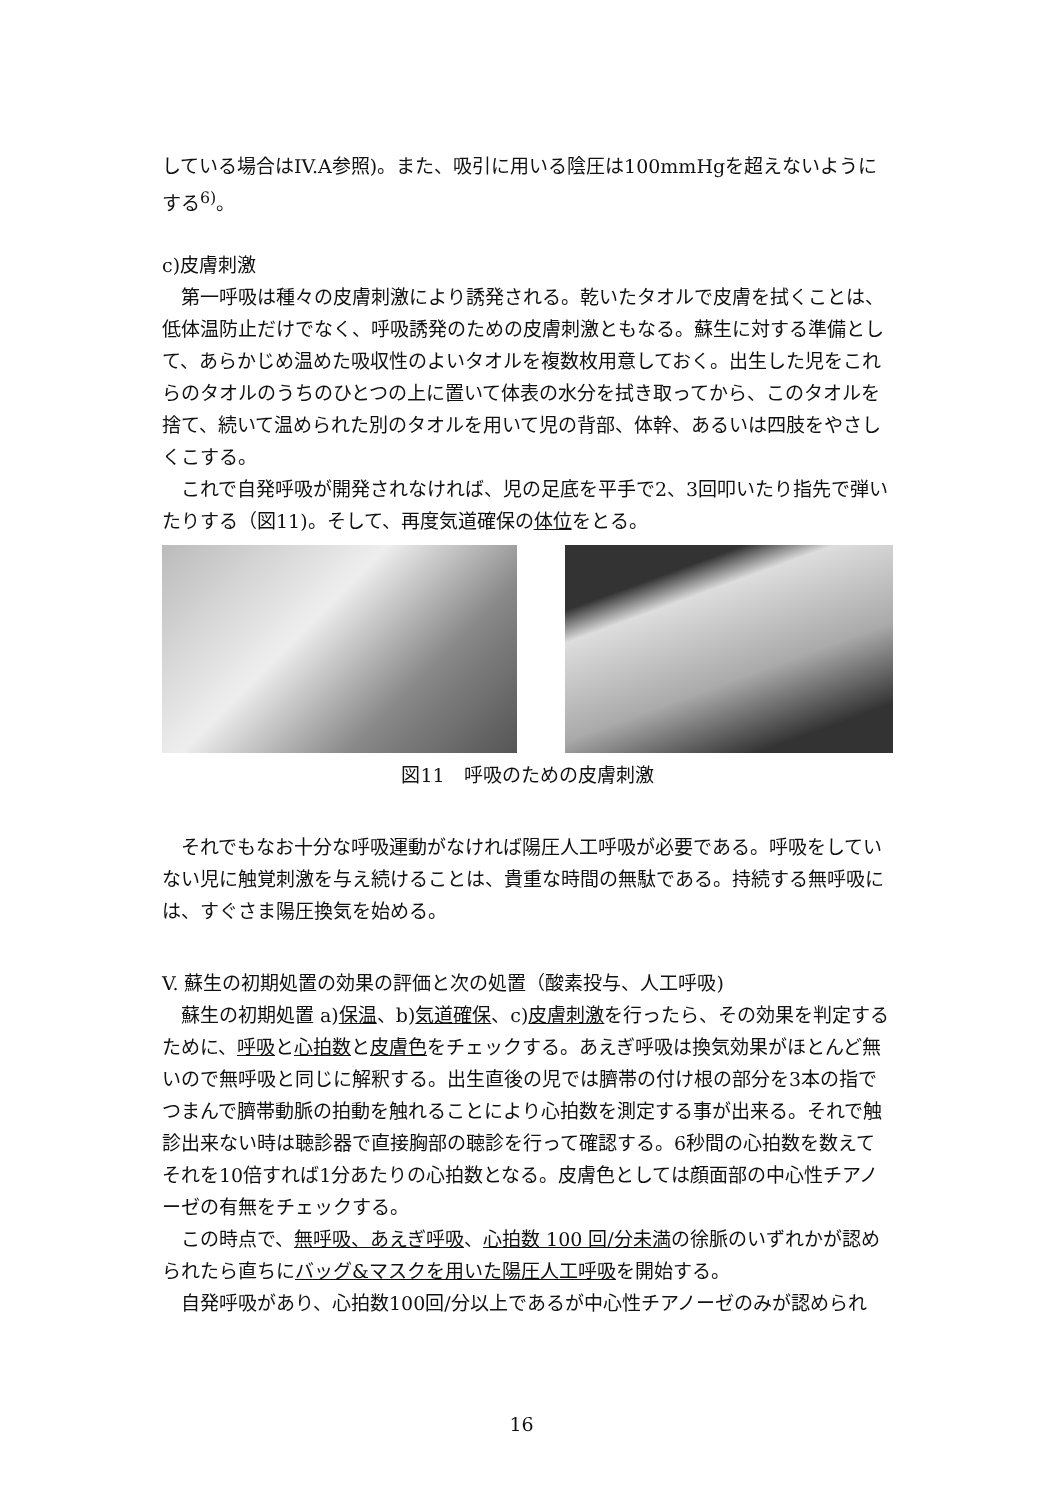している場合はIV.A参照)。また、吸引に用いる陰圧は100mmHgを超えないようにする<sup>6)</sup>。
c)皮膚刺激
第一呼吸は種々の皮膚刺激により誘発される。乾いたタオルで皮膚を拭くことは、低体温防止だけでなく、呼吸誘発のための皮膚刺激ともなる。蘇生に対する準備として、あらかじめ温めた吸収性のよいタオルを複数枚用意しておく。出生した児をこれらのタオルのうちのひとつの上に置いて体表の水分を拭き取ってから、このタオルを捨て、続いて温められた別のタオルを用いて児の背部、体幹、あるいは四肢をやさしくこする。
これで自発呼吸が開発されなければ、児の足底を平手で2、3回叩いたり指先で弾いたりする（図11)。そして、再度気道確保の体位をとる。
図11　呼吸のための皮膚刺激
それでもなお十分な呼吸運動がなければ陽圧人工呼吸が必要である。呼吸をしていない児に触覚刺激を与え続けることは、貴重な時間の無駄である。持続する無呼吸には、すぐさま陽圧換気を始める。
V. 蘇生の初期処置の効果の評価と次の処置（酸素投与、人工呼吸)
蘇生の初期処置 a)保温、b)気道確保、c)皮膚刺激を行ったら、その効果を判定するために、呼吸と心拍数と皮膚色をチェックする。あえぎ呼吸は換気効果がほとんど無いので無呼吸と同じに解釈する。出生直後の児では臍帯の付け根の部分を3本の指でつまんで臍帯動脈の拍動を触れることにより心拍数を測定する事が出来る。それで触診出来ない時は聴診器で直接胸部の聴診を行って確認する。6秒間の心拍数を数えてそれを10倍すれば1分あたりの心拍数となる。皮膚色としては顔面部の中心性チアノーゼの有無をチェックする。
この時点で、無呼吸、あえぎ呼吸、心拍数 100 回/分未満の徐脈のいずれかが認められたら直ちにバッグ&マスクを用いた陽圧人工呼吸を開始する。
自発呼吸があり、心拍数100回/分以上であるが中心性チアノーゼのみが認められ
16